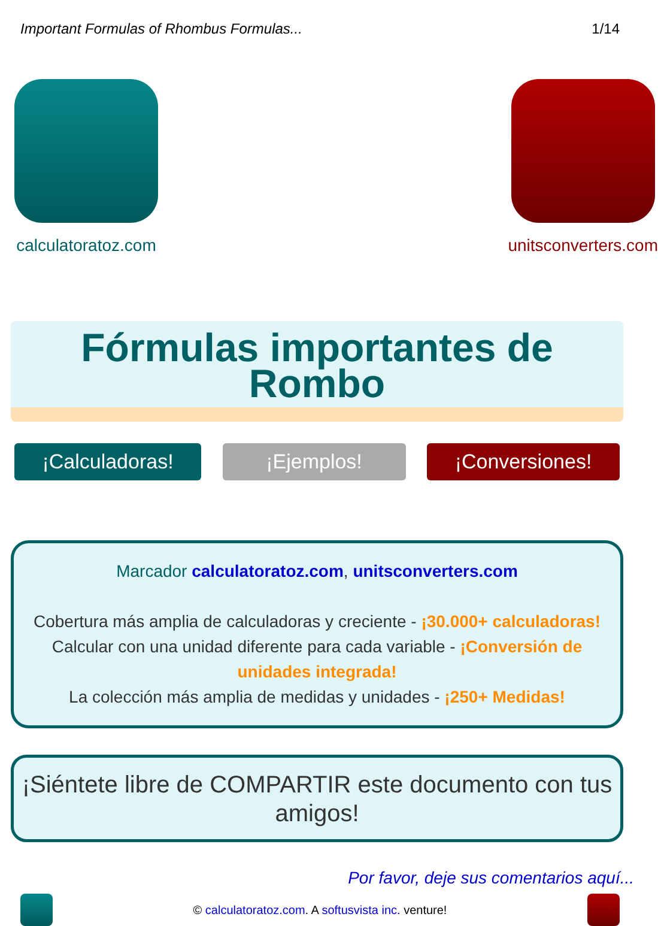Important Formulas of Rhombus Formulas... 1/14
calculatoratoz.com unitsconverters.com
Fórmulas importantes de
Rombo
¡Calculadoras! ¡Ejemplos! ¡Conversiones!
Marcador calculatoratoz.com, unitsconverters.com
Cobertura más amplia de calculadoras y creciente - ¡30.000+ calculadoras!
Calcular con una unidad diferente para cada variable - ¡Conversión de unidades integrada!
La colección más amplia de medidas y unidades - ¡250+ Medidas!
¡Siéntete libre de COMPARTIR este documento con tus amigos!
Por favor, deje sus comentarios aquí...
© calculatoratoz.com. A softusvista inc. venture!